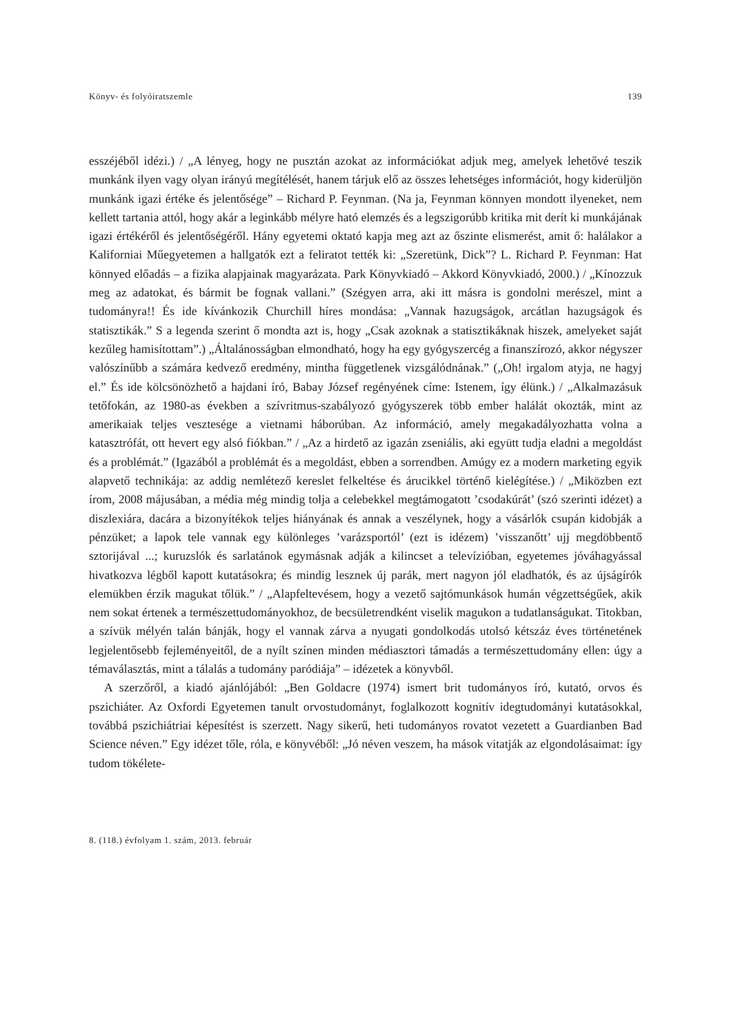Könyv- és folyóiratszemle 139
esszéjéből idézi.) / „A lényeg, hogy ne pusztán azokat az információkat adjuk meg, amelyek lehetővé teszik munkánk ilyen vagy olyan irányú megítélését, hanem tárjuk elő az összes lehetséges információt, hogy kiderüljön munkánk igazi értéke és jelentősége” – Richard P. Feynman. (Na ja, Feynman könnyen mondott ilyeneket, nem kellett tartania attól, hogy akár a leginkább mélyre ható elemzés és a legszigorúbb kritika mit derít ki munkájának igazi értékéről és jelentőségéről. Hány egyetemi oktató kapja meg azt az őszinte elismerést, amit ő: halálakor a Kaliforniai Műegyetemen a hallgatók ezt a feliratot tették ki: „Szeretünk, Dick”? L. Richard P. Feynman: Hat könnyed előadás – a fizika alapjainak magyarázata. Park Könyvkiadó – Akkord Könyvkiadó, 2000.) / „Kínozzuk meg az adatokat, és bármit be fognak vallani.” (Szégyen arra, aki itt másra is gondolni merészel, mint a tudományra!! És ide kívánkozik Churchill híres mondása: „Vannak hazugságok, arcátlan hazugságok és statisztikák.” S a legenda szerint ő mondta azt is, hogy „Csak azoknak a statisztikáknak hiszek, amelyeket saját kezűleg hamisítottam”.) „Általánosságban elmondható, hogy ha egy gyógyszercég a finanszírozó, akkor négyszer valószínűbb a számára kedvező eredmény, mintha függetlenek vizsgálódnának.” („Oh! irgalom atyja, ne hagyj el.” És ide kölcsönözhető a hajdani író, Babay József regényének címe: Istenem, így élünk.) / „Alkalmazásuk tetőfokán, az 1980-as években a szívritmus-szabályozó gyógyszerek több ember halálát okozták, mint az amerikaiak teljes vesztesége a vietnami háborúban. Az információ, amely megakadályozhatta volna a katasztrófát, ott hevert egy alsó fiókban.” / „Az a hirdető az igazán zseniális, aki együtt tudja eladni a megoldást és a problémát.” (Igazából a problémát és a megoldást, ebben a sorrendben. Amúgy ez a modern marketing egyik alapvető technikája: az addig nemlétező kereslet felkeltése és árucikkel történő kielégítése.) / „Miközben ezt írom, 2008 májusában, a média még mindig tolja a celebekkel megtámogatott ’csodakúrát’ (szó szerinti idézet) a diszlexiára, dacára a bizonyítékok teljes hiányának és annak a veszélynek, hogy a vásárlók csupán kidobják a pénzüket; a lapok tele vannak egy különleges ’varázsportól’ (ezt is idézem) ’visszanőtt’ ujj megdöbbentő sztorijával ...; kuruzslók és sarlatánok egymásnak adják a kilincset a televízióban, egyetemes jóváhagyással hivatkozva légből kapott kutatásokra; és mindig lesznek új parák, mert nagyon jól eladhatók, és az újságírók elemükben érzik magukat tőlük.” / „Alapfeltevésem, hogy a vezető sajtómunkások humán végzettségűek, akik nem sokat értenek a természettudományokhoz, de becsületrendként viselik magukon a tudatlanságukat. Titokban, a szívük mélyén talán bánják, hogy el vannak zárva a nyugati gondolkodás utolsó kétszáz éves történetének legjelentősebb fejleményeitől, de a nyílt színen minden médiasztori támadás a természettudomány ellen: úgy a témaválasztás, mint a tálalás a tudomány paródiája” – idézetek a könyvből.
A szerzőről, a kiadó ajánlójából: „Ben Goldacre (1974) ismert brit tudományos író, kutató, orvos és pszichiáter. Az Oxfordi Egyetemen tanult orvostudományt, foglalkozott kognitív idegtudományi kutatásokkal, továbbá pszichiátriai képesítést is szerzett. Nagy sikerű, heti tudományos rovatot vezetett a Guardianben Bad Science néven.” Egy idézet tőle, róla, e könyvéből: „Jó néven veszem, ha mások vitatják az elgondolásaimat: így tudom tökélete-
8. (118.) évfolyam 1. szám, 2013. február